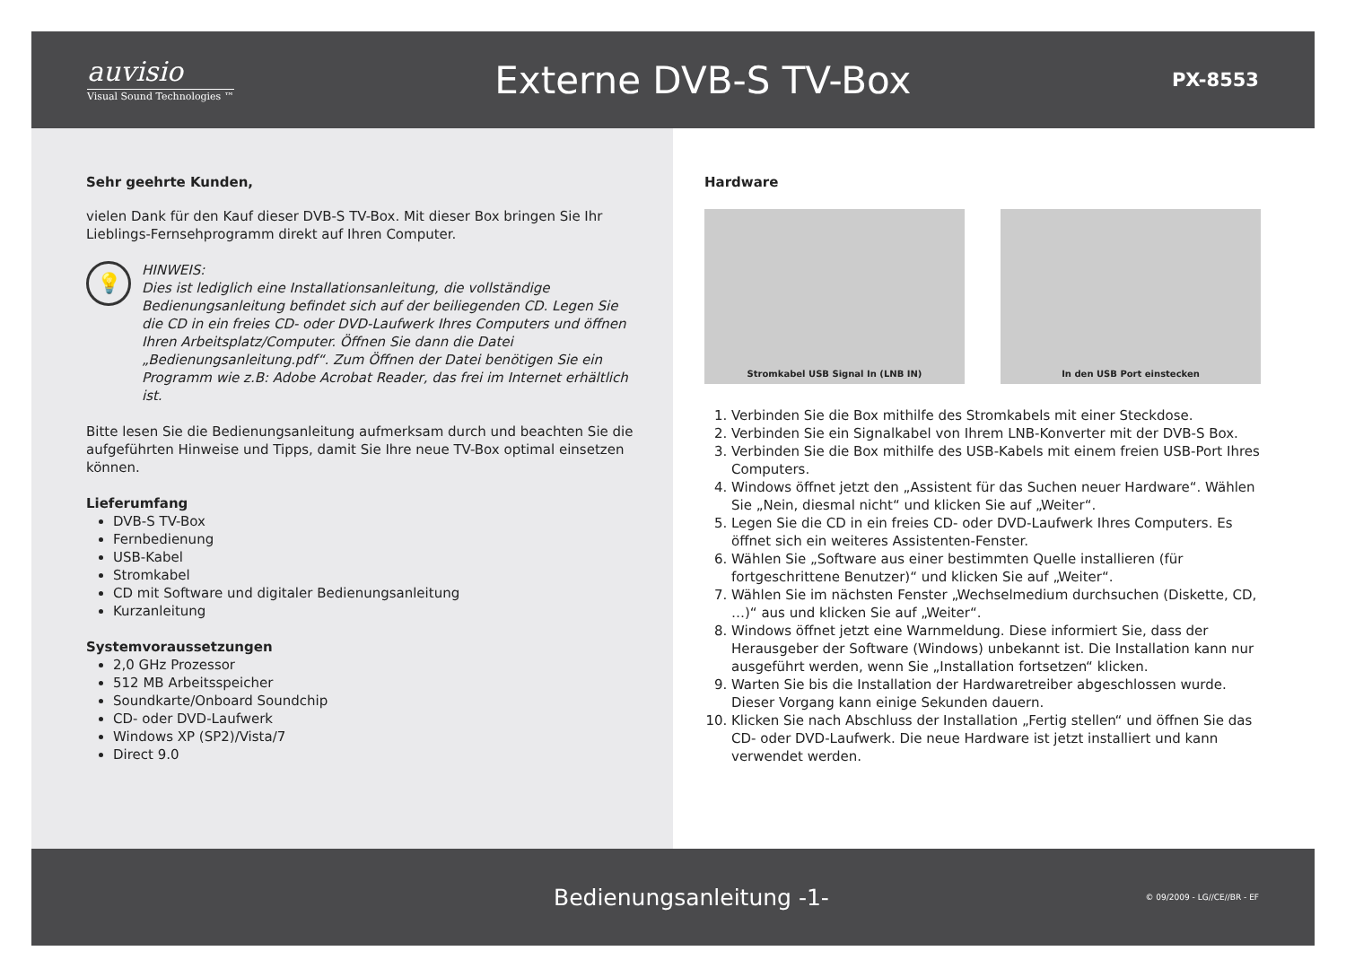auvisio
Visual Sound Technologies ™
Externe DVB-S TV-Box
PX-8553
Sehr geehrte Kunden,
vielen Dank für den Kauf dieser DVB-S TV-Box. Mit dieser Box bringen Sie Ihr Lieblings-Fernsehprogramm direkt auf Ihren Computer.
💡
HINWEIS:
Dies ist lediglich eine Installationsanleitung, die vollständige Bedienungsanleitung befindet sich auf der beiliegenden CD. Legen Sie die CD in ein freies CD- oder DVD-Laufwerk Ihres Computers und öffnen Ihren Arbeitsplatz/Computer. Öffnen Sie dann die Datei „Bedienungsanleitung.pdf“. Zum Öffnen der Datei benötigen Sie ein Programm wie z.B: Adobe Acrobat Reader, das frei im Internet erhältlich ist.
Bitte lesen Sie die Bedienungsanleitung aufmerksam durch und beachten Sie die aufgeführten Hinweise und Tipps, damit Sie Ihre neue TV-Box optimal einsetzen können.
Lieferumfang
DVB-S TV-Box
Fernbedienung
USB-Kabel
Stromkabel
CD mit Software und digitaler Bedienungsanleitung
Kurzanleitung
Systemvoraussetzungen
2,0 GHz Prozessor
512 MB Arbeitsspeicher
Soundkarte/Onboard Soundchip
CD- oder DVD-Laufwerk
Windows XP (SP2)/Vista/7
Direct 9.0
Hardware
Stromkabel USB Signal In (LNB IN) In den USB Port einstecken
1. Verbinden Sie die Box mithilfe des Stromkabels mit einer Steckdose.
2. Verbinden Sie ein Signalkabel von Ihrem LNB-Konverter mit der DVB-S Box.
3. Verbinden Sie die Box mithilfe des USB-Kabels mit einem freien USB-Port Ihres Computers.
4. Windows öffnet jetzt den „Assistent für das Suchen neuer Hardware“. Wählen Sie „Nein, diesmal nicht“ und klicken Sie auf „Weiter“.
5. Legen Sie die CD in ein freies CD- oder DVD-Laufwerk Ihres Computers. Es öffnet sich ein weiteres Assistenten-Fenster.
6. Wählen Sie „Software aus einer bestimmten Quelle installieren (für fortgeschrittene Benutzer)“ und klicken Sie auf „Weiter“.
7. Wählen Sie im nächsten Fenster „Wechselmedium durchsuchen (Diskette, CD, …)“ aus und klicken Sie auf „Weiter“.
8. Windows öffnet jetzt eine Warnmeldung. Diese informiert Sie, dass der Herausgeber der Software (Windows) unbekannt ist. Die Installation kann nur ausgeführt werden, wenn Sie „Installation fortsetzen“ klicken.
9. Warten Sie bis die Installation der Hardwaretreiber abgeschlossen wurde. Dieser Vorgang kann einige Sekunden dauern.
10. Klicken Sie nach Abschluss der Installation „Fertig stellen“ und öffnen Sie das CD- oder DVD-Laufwerk. Die neue Hardware ist jetzt installiert und kann verwendet werden.
Bedienungsanleitung -1-
© 09/2009 - LG//CE//BR - EF